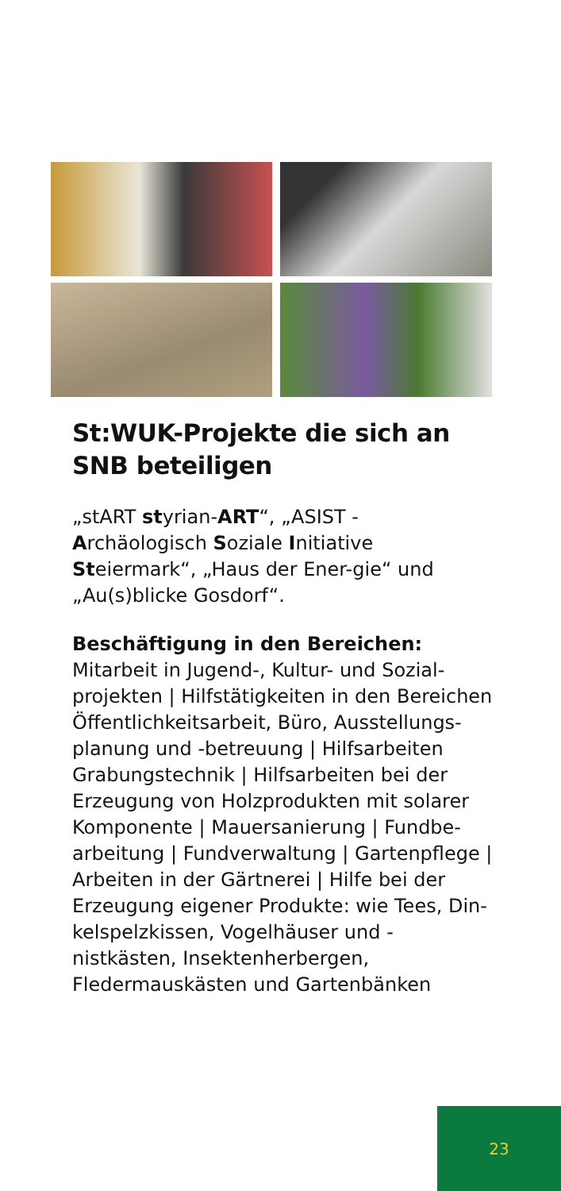St:WUK-Projekte die sich an SNB beteiligen
„stART styrian-ART“, „ASIST - Archäologisch Soziale Initiative Steiermark“, „Haus der Ener-gie“ und „Au(s)blicke Gosdorf“.
Beschäftigung in den Bereichen:
Mitarbeit in Jugend-, Kultur- und Sozial-projekten | Hilfstätigkeiten in den Bereichen Öffentlichkeitsarbeit, Büro, Ausstellungs-planung und -betreuung | Hilfsarbeiten Grabungstechnik | Hilfsarbeiten bei der Erzeugung von Holzprodukten mit solarer Komponente | Mauersanierung | Fundbe-arbeitung | Fundverwaltung | Gartenpflege | Arbeiten in der Gärtnerei | Hilfe bei der Erzeugung eigener Produkte: wie Tees, Din-kelspelzkissen, Vogelhäuser und -nistkästen, Insektenherbergen, Fledermauskästen und Gartenbänken
23